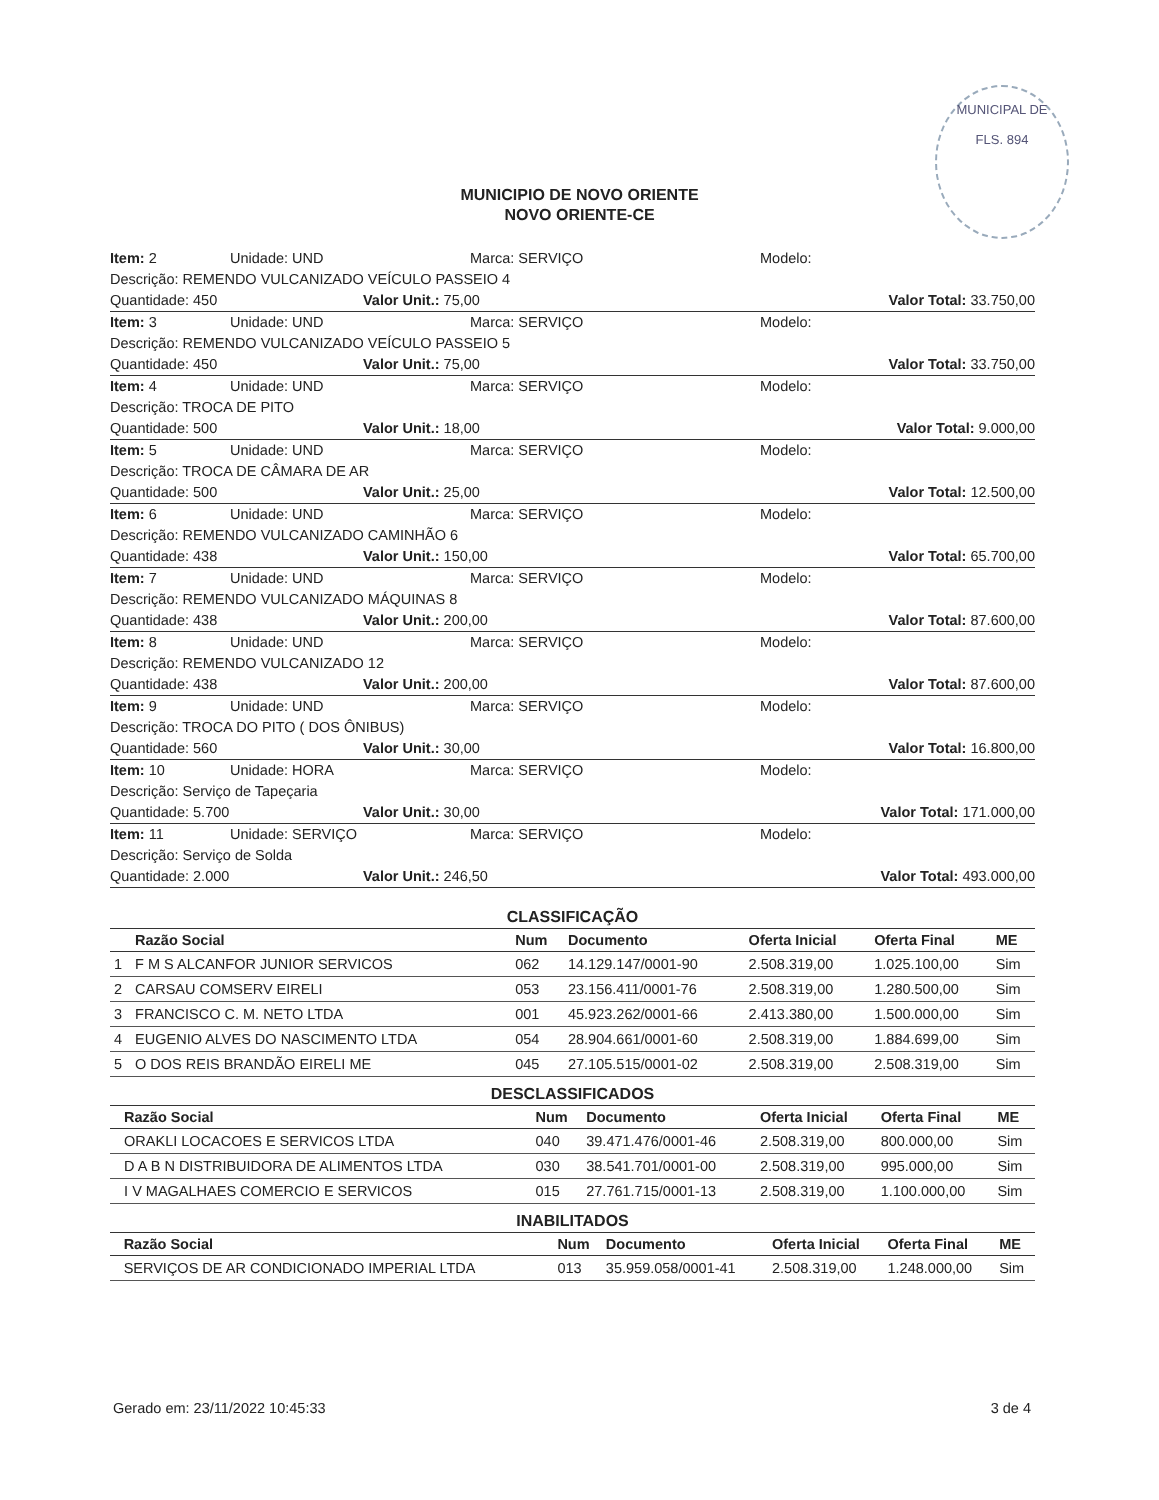MUNICIPAL DE
FLS. 894
MUNICIPIO DE NOVO ORIENTE
NOVO ORIENTE-CE
Item: 2 Unidade: UND Marca: SERVIÇO Modelo:
Descrição: REMENDO VULCANIZADO VEÍCULO PASSEIO 4
Quantidade: 450 Valor Unit.: 75,00 Valor Total: 33.750,00
Item: 3 Unidade: UND Marca: SERVIÇO Modelo:
Descrição: REMENDO VULCANIZADO VEÍCULO PASSEIO 5
Quantidade: 450 Valor Unit.: 75,00 Valor Total: 33.750,00
Item: 4 Unidade: UND Marca: SERVIÇO Modelo:
Descrição: TROCA DE PITO
Quantidade: 500 Valor Unit.: 18,00 Valor Total: 9.000,00
Item: 5 Unidade: UND Marca: SERVIÇO Modelo:
Descrição: TROCA DE CÂMARA DE AR
Quantidade: 500 Valor Unit.: 25,00 Valor Total: 12.500,00
Item: 6 Unidade: UND Marca: SERVIÇO Modelo:
Descrição: REMENDO VULCANIZADO CAMINHÃO 6
Quantidade: 438 Valor Unit.: 150,00 Valor Total: 65.700,00
Item: 7 Unidade: UND Marca: SERVIÇO Modelo:
Descrição: REMENDO VULCANIZADO MÁQUINAS 8
Quantidade: 438 Valor Unit.: 200,00 Valor Total: 87.600,00
Item: 8 Unidade: UND Marca: SERVIÇO Modelo:
Descrição: REMENDO VULCANIZADO 12
Quantidade: 438 Valor Unit.: 200,00 Valor Total: 87.600,00
Item: 9 Unidade: UND Marca: SERVIÇO Modelo:
Descrição: TROCA DO PITO ( DOS ÔNIBUS)
Quantidade: 560 Valor Unit.: 30,00 Valor Total: 16.800,00
Item: 10 Unidade: HORA Marca: SERVIÇO Modelo:
Descrição: Serviço de Tapeçaria
Quantidade: 5.700 Valor Unit.: 30,00 Valor Total: 171.000,00
Item: 11 Unidade: SERVIÇO Marca: SERVIÇO Modelo:
Descrição: Serviço de Solda
Quantidade: 2.000 Valor Unit.: 246,50 Valor Total: 493.000,00
CLASSIFICAÇÃO
| | Razão Social | Num | Documento | Oferta Inicial | Oferta Final | ME |
| --- | --- | --- | --- | --- | --- | --- |
| 1 | F M S ALCANFOR JUNIOR SERVICOS | 062 | 14.129.147/0001-90 | 2.508.319,00 | 1.025.100,00 | Sim |
| 2 | CARSAU COMSERV EIRELI | 053 | 23.156.411/0001-76 | 2.508.319,00 | 1.280.500,00 | Sim |
| 3 | FRANCISCO C. M. NETO LTDA | 001 | 45.923.262/0001-66 | 2.413.380,00 | 1.500.000,00 | Sim |
| 4 | EUGENIO ALVES DO NASCIMENTO LTDA | 054 | 28.904.661/0001-60 | 2.508.319,00 | 1.884.699,00 | Sim |
| 5 | O DOS REIS BRANDÃO EIRELI ME | 045 | 27.105.515/0001-02 | 2.508.319,00 | 2.508.319,00 | Sim |
DESCLASSIFICADOS
| | Razão Social | Num | Documento | Oferta Inicial | Oferta Final | ME |
| --- | --- | --- | --- | --- | --- | --- |
| | ORAKLI LOCACOES E SERVICOS LTDA | 040 | 39.471.476/0001-46 | 2.508.319,00 | 800.000,00 | Sim |
| | D A B N DISTRIBUIDORA DE ALIMENTOS LTDA | 030 | 38.541.701/0001-00 | 2.508.319,00 | 995.000,00 | Sim |
| | I V MAGALHAES COMERCIO E SERVICOS | 015 | 27.761.715/0001-13 | 2.508.319,00 | 1.100.000,00 | Sim |
INABILITADOS
| | Razão Social | Num | Documento | Oferta Inicial | Oferta Final | ME |
| --- | --- | --- | --- | --- | --- | --- |
| | SERVIÇOS DE AR CONDICIONADO IMPERIAL LTDA | 013 | 35.959.058/0001-41 | 2.508.319,00 | 1.248.000,00 | Sim |
Gerado em: 23/11/2022 10:45:33 3 de 4